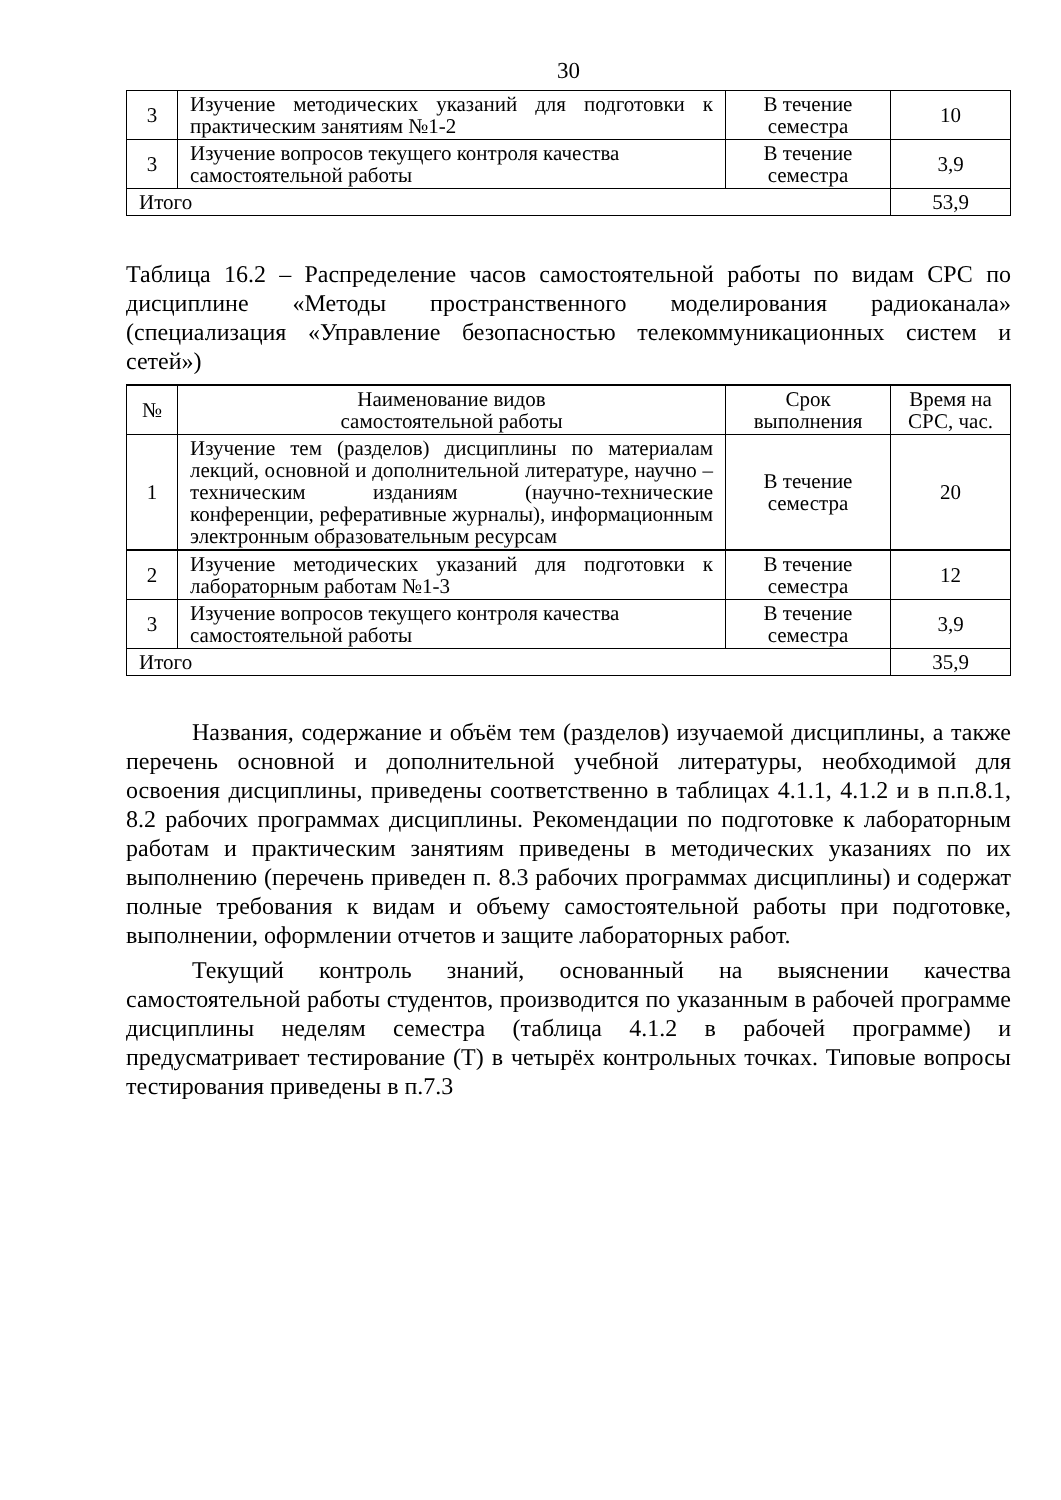30
| 3 | Изучение методических указаний для подготовки к практическим занятиям №1-2 | В течение семестра | 10 |
| 3 | Изучение вопросов текущего контроля качества самостоятельной работы | В течение семестра | 3,9 |
| Итого | | | 53,9 |
Таблица 16.2 – Распределение часов самостоятельной работы по видам СРС по дисциплине «Методы пространственного моделирования радиоканала» (специализация «Управление безопасностью телекоммуникационных систем и сетей»)
| № | Наименование видов самостоятельной работы | Срок выполнения | Время на СРС, час. |
| --- | --- | --- | --- |
| 1 | Изучение тем (разделов) дисциплины по материалам лекций, основной и дополнительной литературе, научно – техническим изданиям (научно-технические конференции, реферативные журналы), информационным электронным образовательным ресурсам | В течение семестра | 20 |
| 2 | Изучение методических указаний для подготовки к лабораторным работам №1-3 | В течение семестра | 12 |
| 3 | Изучение вопросов текущего контроля качества самостоятельной работы | В течение семестра | 3,9 |
| Итого | | | 35,9 |
Названия, содержание и объём тем (разделов) изучаемой дисциплины, а также перечень основной и дополнительной учебной литературы, необходимой для освоения дисциплины, приведены соответственно в таблицах 4.1.1, 4.1.2 и в п.п.8.1, 8.2 рабочих программах дисциплины. Рекомендации по подготовке к лабораторным работам и практическим занятиям приведены в методических указаниях по их выполнению (перечень приведен п. 8.3 рабочих программах дисциплины) и содержат полные требования к видам и объему самостоятельной работы при подготовке, выполнении, оформлении отчетов и защите лабораторных работ.
Текущий контроль знаний, основанный на выяснении качества самостоятельной работы студентов, производится по указанным в рабочей программе дисциплины неделям семестра (таблица 4.1.2 в рабочей программе) и предусматривает тестирование (Т) в четырёх контрольных точках. Типовые вопросы тестирования приведены в п.7.3